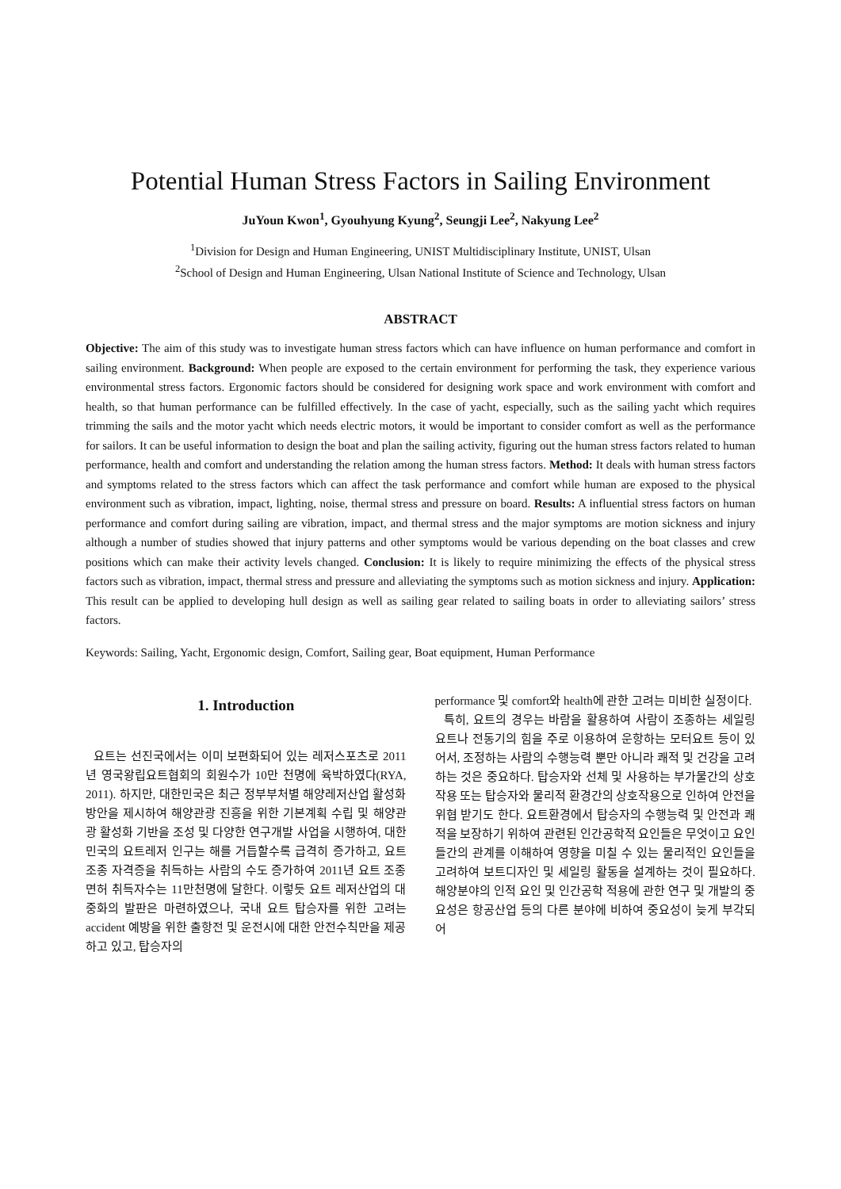Potential Human Stress Factors in Sailing Environment
JuYoun Kwon<sup>1</sup>, Gyouhyung Kyung<sup>2</sup>, Seungji Lee<sup>2</sup>, Nakyung Lee<sup>2</sup>
<sup>1</sup> Division for Design and Human Engineering, UNIST Multidisciplinary Institute, UNIST, Ulsan
<sup>2</sup> School of Design and Human Engineering, Ulsan National Institute of Science and Technology, Ulsan
ABSTRACT
Objective: The aim of this study was to investigate human stress factors which can have influence on human performance and comfort in sailing environment. Background: When people are exposed to the certain environment for performing the task, they experience various environmental stress factors. Ergonomic factors should be considered for designing work space and work environment with comfort and health, so that human performance can be fulfilled effectively. In the case of yacht, especially, such as the sailing yacht which requires trimming the sails and the motor yacht which needs electric motors, it would be important to consider comfort as well as the performance for sailors. It can be useful information to design the boat and plan the sailing activity, figuring out the human stress factors related to human performance, health and comfort and understanding the relation among the human stress factors. Method: It deals with human stress factors and symptoms related to the stress factors which can affect the task performance and comfort while human are exposed to the physical environment such as vibration, impact, lighting, noise, thermal stress and pressure on board. Results: A influential stress factors on human performance and comfort during sailing are vibration, impact, and thermal stress and the major symptoms are motion sickness and injury although a number of studies showed that injury patterns and other symptoms would be various depending on the boat classes and crew positions which can make their activity levels changed. Conclusion: It is likely to require minimizing the effects of the physical stress factors such as vibration, impact, thermal stress and pressure and alleviating the symptoms such as motion sickness and injury. Application: This result can be applied to developing hull design as well as sailing gear related to sailing boats in order to alleviating sailors’ stress factors.
Keywords: Sailing, Yacht, Ergonomic design, Comfort, Sailing gear, Boat equipment, Human Performance
1. Introduction
요트는 선진국에서는 이미 보편화되어 있는 레저스포츠로 2011년 영국왕립요트협회의 회원수가 10만 천명에 육박하였다(RYA, 2011). 하지만, 대한민국은 최근 정부부처별 해양레저산업 활성화 방안을 제시하여 해양관광 진흥을 위한 기본계획 수립 및 해양관광 활성화 기반을 조성 및 다양한 연구개발 사업을 시행하여, 대한민국의 요트레저 인구는 해를 거듭할수록 급격히 증가하고, 요트 조종 자격증을 취득하는 사람의 수도 증가하여 2011년 요트 조종면허 취득자수는 11만천명에 달한다. 이렇듯 요트 레저산업의 대중화의 발판은 마련하였으나, 국내 요트 탑승자를 위한 고려는 accident 예방을 위한 출항전 및 운전시에 대한 안전수칙만을 제공하고 있고, 탑승자의
performance 및 comfort와 health에 관한 고려는 미비한 실정이다.
특히, 요트의 경우는 바람을 활용하여 사람이 조종하는 세일링 요트나 전동기의 힘을 주로 이용하여 운항하는 모터요트 등이 있어서, 조정하는 사람의 수행능력 뿐만 아니라 쾌적 및 건강을 고려하는 것은 중요하다. 탑승자와 선체 및 사용하는 부가물간의 상호작용 또는 탑승자와 물리적 환경간의 상호작용으로 인하여 안전을 위협 받기도 한다. 요트환경에서 탑승자의 수행능력 및 안전과 쾌적을 보장하기 위하여 관련된 인간공학적 요인들은 무엇이고 요인들간의 관계를 이해하여 영향을 미칠 수 있는 물리적인 요인들을 고려하여 보트디자인 및 세일링 활동을 설계하는 것이 필요하다. 해양분야의 인적 요인 및 인간공학 적용에 관한 연구 및 개발의 중요성은 항공산업 등의 다른 분야에 비하여 중요성이 늦게 부각되어